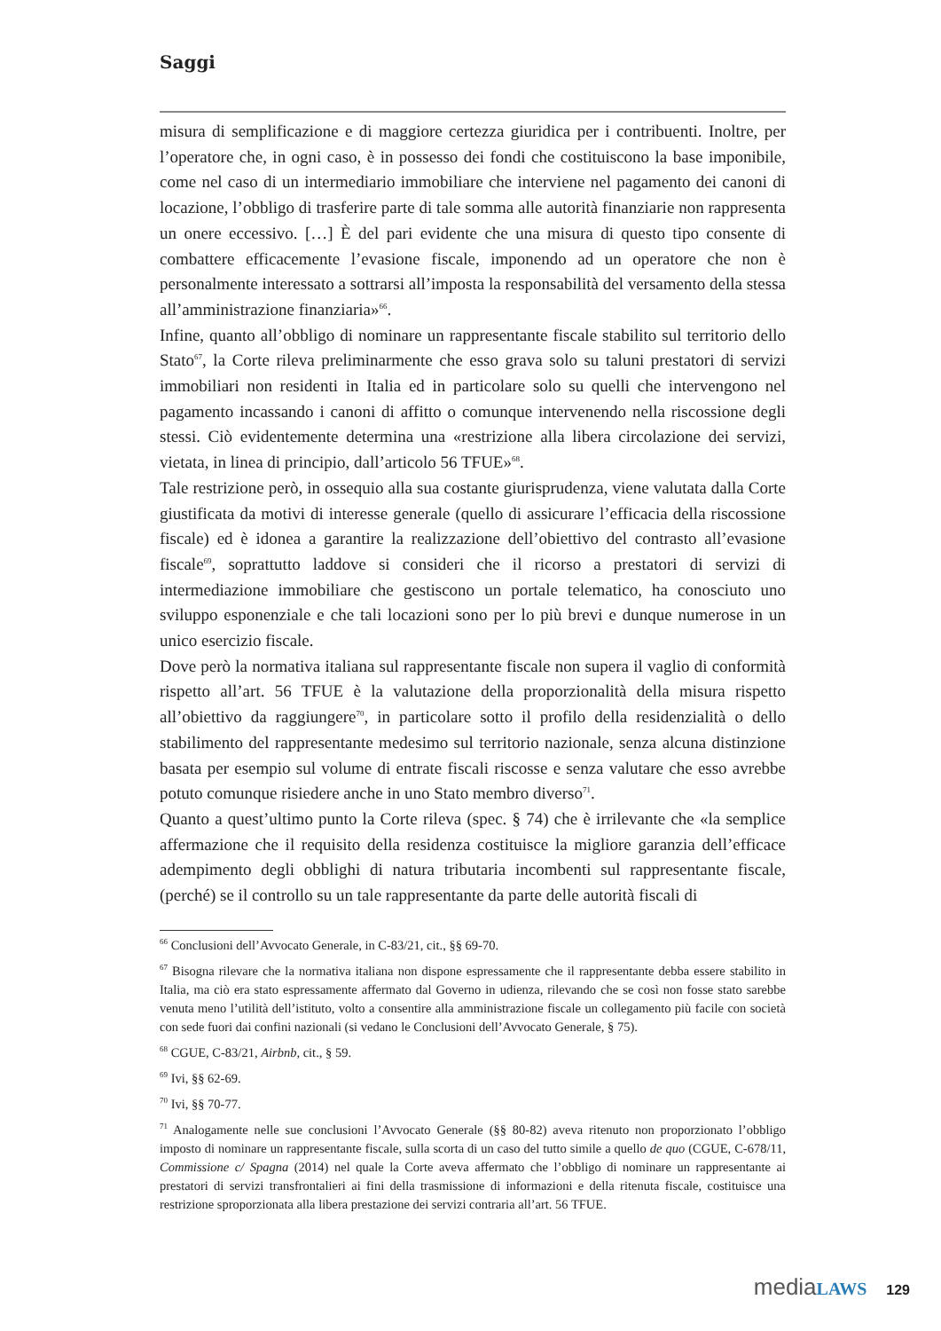Saggi
misura di semplificazione e di maggiore certezza giuridica per i contribuenti. Inoltre, per l’operatore che, in ogni caso, è in possesso dei fondi che costituiscono la base imponibile, come nel caso di un intermediario immobiliare che interviene nel pagamento dei canoni di locazione, l’obbligo di trasferire parte di tale somma alle autorità finanziarie non rappresenta un onere eccessivo. […] È del pari evidente che una misura di questo tipo consente di combattere efficacemente l’evasione fiscale, imponendo ad un operatore che non è personalmente interessato a sottrarsi all’imposta la responsabilità del versamento della stessa all’amministrazione finanziaria»<sup>66</sup>.
Infine, quanto all’obbligo di nominare un rappresentante fiscale stabilito sul territorio dello Stato<sup>67</sup>, la Corte rileva preliminarmente che esso grava solo su taluni prestatori di servizi immobiliari non residenti in Italia ed in particolare solo su quelli che intervengono nel pagamento incassando i canoni di affitto o comunque intervenendo nella riscossione degli stessi. Ciò evidentemente determina una «restrizione alla libera circolazione dei servizi, vietata, in linea di principio, dall’articolo 56 TFUE»<sup>68</sup>.
Tale restrizione però, in ossequio alla sua costante giurisprudenza, viene valutata dalla Corte giustificata da motivi di interesse generale (quello di assicurare l’efficacia della riscossione fiscale) ed è idonea a garantire la realizzazione dell’obiettivo del contrasto all’evasione fiscale<sup>69</sup>, soprattutto laddove si consideri che il ricorso a prestatori di servizi di intermediazione immobiliare che gestiscono un portale telematico, ha conosciuto uno sviluppo esponenziale e che tali locazioni sono per lo più brevi e dunque numerose in un unico esercizio fiscale.
Dove però la normativa italiana sul rappresentante fiscale non supera il vaglio di conformità rispetto all’art. 56 TFUE è la valutazione della proporzionalità della misura rispetto all’obiettivo da raggiungere<sup>70</sup>, in particolare sotto il profilo della residenzialità o dello stabilimento del rappresentante medesimo sul territorio nazionale, senza alcuna distinzione basata per esempio sul volume di entrate fiscali riscosse e senza valutare che esso avrebbe potuto comunque risiedere anche in uno Stato membro diverso<sup>71</sup>.
Quanto a quest’ultimo punto la Corte rileva (spec. § 74) che è irrilevante che «la semplice affermazione che il requisito della residenza costituisce la migliore garanzia dell’efficace adempimento degli obblighi di natura tributaria incombenti sul rappresentante fiscale, (perché) se il controllo su un tale rappresentante da parte delle autorità fiscali di
<sup>66</sup> Conclusioni dell’Avvocato Generale, in C-83/21, cit., §§ 69-70.
<sup>67</sup> Bisogna rilevare che la normativa italiana non dispone espressamente che il rappresentante debba essere stabilito in Italia, ma ciò era stato espressamente affermato dal Governo in udienza, rilevando che se così non fosse stato sarebbe venuta meno l’utilità dell’istituto, volto a consentire alla amministrazione fiscale un collegamento più facile con società con sede fuori dai confini nazionali (si vedano le Conclusioni dell’Avvocato Generale, § 75).
<sup>68</sup> CGUE, C-83/21, Airbnb, cit., § 59.
<sup>69</sup> Ivi, §§ 62-69.
<sup>70</sup> Ivi, §§ 70-77.
<sup>71</sup> Analogamente nelle sue conclusioni l’Avvocato Generale (§§ 80-82) aveva ritenuto non proporzionato l’obbligo imposto di nominare un rappresentante fiscale, sulla scorta di un caso del tutto simile a quello de quo (CGUE, C-678/11, Commissione c/ Spagna (2014) nel quale la Corte aveva affermato che l’obbligo di nominare un rappresentante ai prestatori di servizi transfrontalieri ai fini della trasmissione di informazioni e della ritenuta fiscale, costituisce una restrizione sproporzionata alla libera prestazione dei servizi contraria all’art. 56 TFUE.
media LAWS 129